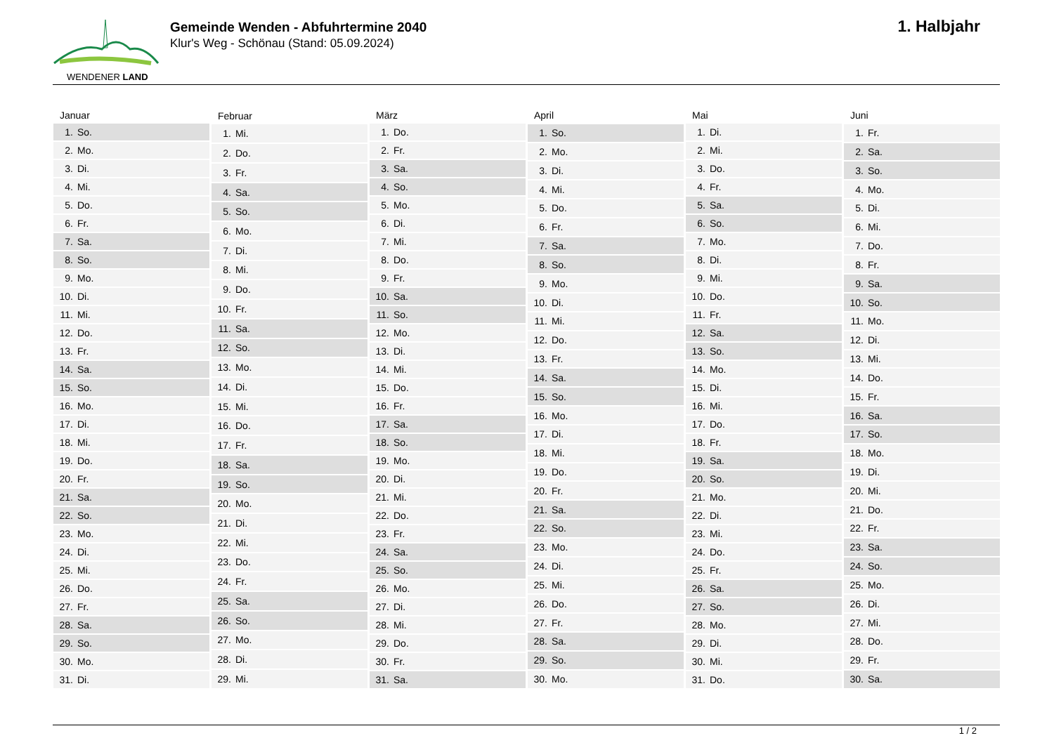WENDENER LAND
Gemeinde Wenden - Abfuhrtermine 2040
Klur's Weg - Schönau (Stand: 05.09.2024)
1. Halbjahr
| Januar | |
| --- | --- |
| 1. | So. |
| 2. | Mo. |
| 3. | Di. |
| 4. | Mi. |
| 5. | Do. |
| 6. | Fr. |
| 7. | Sa. |
| 8. | So. |
| 9. | Mo. |
| 10. | Di. |
| 11. | Mi. |
| 12. | Do. |
| 13. | Fr. |
| 14. | Sa. |
| 15. | So. |
| 16. | Mo. |
| 17. | Di. |
| 18. | Mi. |
| 19. | Do. |
| 20. | Fr. |
| 21. | Sa. |
| 22. | So. |
| 23. | Mo. |
| 24. | Di. |
| 25. | Mi. |
| 26. | Do. |
| 27. | Fr. |
| 28. | Sa. |
| 29. | So. |
| 30. | Mo. |
| 31. | Di. |
| Februar | |
| --- | --- |
| 1. | Mi. |
| 2. | Do. |
| 3. | Fr. |
| 4. | Sa. |
| 5. | So. |
| 6. | Mo. |
| 7. | Di. |
| 8. | Mi. |
| 9. | Do. |
| 10. | Fr. |
| 11. | Sa. |
| 12. | So. |
| 13. | Mo. |
| 14. | Di. |
| 15. | Mi. |
| 16. | Do. |
| 17. | Fr. |
| 18. | Sa. |
| 19. | So. |
| 20. | Mo. |
| 21. | Di. |
| 22. | Mi. |
| 23. | Do. |
| 24. | Fr. |
| 25. | Sa. |
| 26. | So. |
| 27. | Mo. |
| 28. | Di. |
| 29. | Mi. |
| März | |
| --- | --- |
| 1. | Do. |
| 2. | Fr. |
| 3. | Sa. |
| 4. | So. |
| 5. | Mo. |
| 6. | Di. |
| 7. | Mi. |
| 8. | Do. |
| 9. | Fr. |
| 10. | Sa. |
| 11. | So. |
| 12. | Mo. |
| 13. | Di. |
| 14. | Mi. |
| 15. | Do. |
| 16. | Fr. |
| 17. | Sa. |
| 18. | So. |
| 19. | Mo. |
| 20. | Di. |
| 21. | Mi. |
| 22. | Do. |
| 23. | Fr. |
| 24. | Sa. |
| 25. | So. |
| 26. | Mo. |
| 27. | Di. |
| 28. | Mi. |
| 29. | Do. |
| 30. | Fr. |
| 31. | Sa. |
| April | |
| --- | --- |
| 1. | So. |
| 2. | Mo. |
| 3. | Di. |
| 4. | Mi. |
| 5. | Do. |
| 6. | Fr. |
| 7. | Sa. |
| 8. | So. |
| 9. | Mo. |
| 10. | Di. |
| 11. | Mi. |
| 12. | Do. |
| 13. | Fr. |
| 14. | Sa. |
| 15. | So. |
| 16. | Mo. |
| 17. | Di. |
| 18. | Mi. |
| 19. | Do. |
| 20. | Fr. |
| 21. | Sa. |
| 22. | So. |
| 23. | Mo. |
| 24. | Di. |
| 25. | Mi. |
| 26. | Do. |
| 27. | Fr. |
| 28. | Sa. |
| 29. | So. |
| 30. | Mo. |
| Mai | |
| --- | --- |
| 1. | Di. |
| 2. | Mi. |
| 3. | Do. |
| 4. | Fr. |
| 5. | Sa. |
| 6. | So. |
| 7. | Mo. |
| 8. | Di. |
| 9. | Mi. |
| 10. | Do. |
| 11. | Fr. |
| 12. | Sa. |
| 13. | So. |
| 14. | Mo. |
| 15. | Di. |
| 16. | Mi. |
| 17. | Do. |
| 18. | Fr. |
| 19. | Sa. |
| 20. | So. |
| 21. | Mo. |
| 22. | Di. |
| 23. | Mi. |
| 24. | Do. |
| 25. | Fr. |
| 26. | Sa. |
| 27. | So. |
| 28. | Mo. |
| 29. | Di. |
| 30. | Mi. |
| 31. | Do. |
| Juni | |
| --- | --- |
| 1. | Fr. |
| 2. | Sa. |
| 3. | So. |
| 4. | Mo. |
| 5. | Di. |
| 6. | Mi. |
| 7. | Do. |
| 8. | Fr. |
| 9. | Sa. |
| 10. | So. |
| 11. | Mo. |
| 12. | Di. |
| 13. | Mi. |
| 14. | Do. |
| 15. | Fr. |
| 16. | Sa. |
| 17. | So. |
| 18. | Mo. |
| 19. | Di. |
| 20. | Mi. |
| 21. | Do. |
| 22. | Fr. |
| 23. | Sa. |
| 24. | So. |
| 25. | Mo. |
| 26. | Di. |
| 27. | Mi. |
| 28. | Do. |
| 29. | Fr. |
| 30. | Sa. |
1 / 2